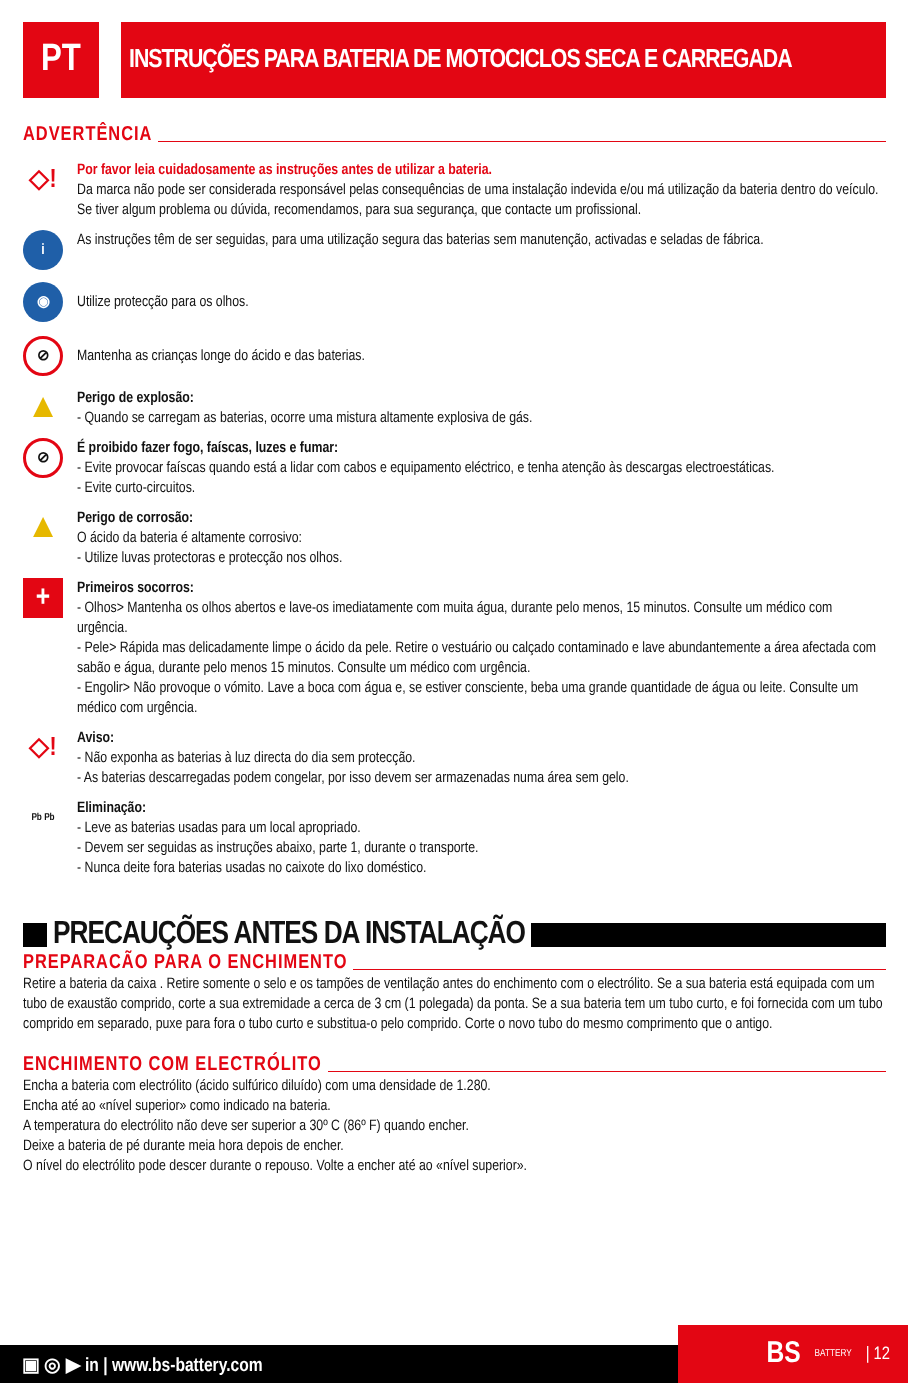PT
INSTRUÇÕES PARA BATERIA DE MOTOCICLOS SECA E CARREGADA
ADVERTÊNCIA
◇!
Por favor leia cuidadosamente as instruções antes de utilizar a bateria.
Da marca não pode ser considerada responsável pelas consequências de uma instalação indevida e/ou má utilização da bateria dentro do veículo. Se tiver algum problema ou dúvida, recomendamos, para sua segurança, que contacte um profissional.
i
As instruções têm de ser seguidas, para uma utilização segura das baterias sem manutenção, activadas e seladas de fábrica.
◉
Utilize protecção para os olhos.
⊘
Mantenha as crianças longe do ácido e das baterias.
▲
Perigo de explosão:
- Quando se carregam as baterias, ocorre uma mistura altamente explosiva de gás.
⊘
É proibido fazer fogo, faíscas, luzes e fumar:
- Evite provocar faíscas quando está a lidar com cabos e equipamento eléctrico, e tenha atenção às descargas electroestáticas.
- Evite curto-circuitos.
▲
Perigo de corrosão:
O ácido da bateria é altamente corrosivo:
- Utilize luvas protectoras e protecção nos olhos.
+
Primeiros socorros:
- Olhos> Mantenha os olhos abertos e lave-os imediatamente com muita água, durante pelo menos, 15 minutos. Consulte um médico com urgência.
- Pele> Rápida mas delicadamente limpe o ácido da pele. Retire o vestuário ou calçado contaminado e lave abundantemente a área afectada com sabão e água, durante pelo menos 15 minutos. Consulte um médico com urgência.
- Engolir> Não provoque o vómito. Lave a boca com água e, se estiver consciente, beba uma grande quantidade de água ou leite. Consulte um médico com urgência.
◇!
Aviso:
- Não exponha as baterias à luz directa do dia sem protecção.
- As baterias descarregadas podem congelar, por isso devem ser armazenadas numa área sem gelo.
Pb Pb
Eliminação:
- Leve as baterias usadas para um local apropriado.
- Devem ser seguidas as instruções abaixo, parte 1, durante o transporte.
- Nunca deite fora baterias usadas no caixote do lixo doméstico.
PRECAUÇÕES ANTES DA INSTALAÇÃO
PREPARACÃO PARA O ENCHIMENTO
Retire a bateria da caixa . Retire somente o selo e os tampões de ventilação antes do enchimento com o electrólito. Se a sua bateria está equipada com um tubo de exaustão comprido, corte a sua extremidade a cerca de 3 cm (1 polegada) da ponta. Se a sua bateria tem um tubo curto, e foi fornecida com um tubo comprido em separado, puxe para fora o tubo curto e substitua-o pelo comprido. Corte o novo tubo do mesmo comprimento que o antigo.
ENCHIMENTO COM ELECTRÓLITO
Encha a bateria com electrólito (ácido sulfúrico diluído) com uma densidade de 1.280.
Encha até ao «nível superior» como indicado na bateria.
A temperatura do electrólito não deve ser superior a 30º C (86º F) quando encher.
Deixe a bateria de pé durante meia hora depois de encher.
O nível do electrólito pode descer durante o repouso. Volte a encher até ao «nível superior».
▣ ◎ ▶ in | www.bs-battery.com BS BATTERY | 12